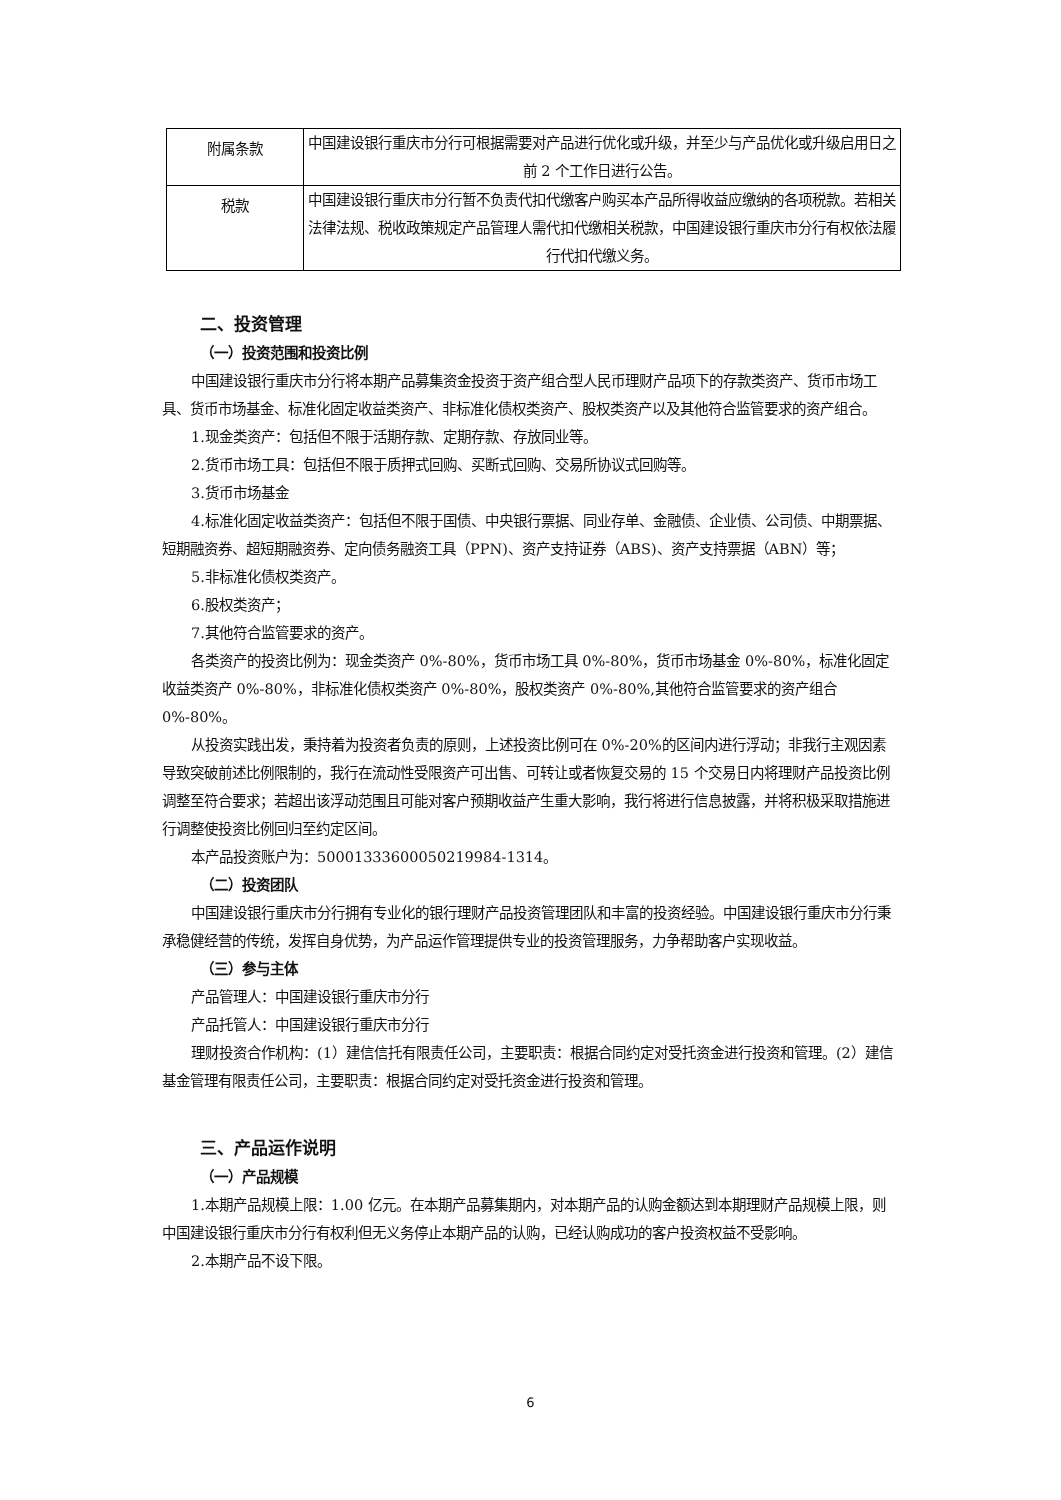| 附属条款 | 中国建设银行重庆市分行可根据需要对产品进行优化或升级，并至少与产品优化或升级启用日之前 2 个工作日进行公告。 |
| 税款 | 中国建设银行重庆市分行暂不负责代扣代缴客户购买本产品所得收益应缴纳的各项税款。若相关法律法规、税收政策规定产品管理人需代扣代缴相关税款，中国建设银行重庆市分行有权依法履行代扣代缴义务。 |
二、投资管理
（一）投资范围和投资比例
中国建设银行重庆市分行将本期产品募集资金投资于资产组合型人民币理财产品项下的存款类资产、货币市场工具、货币市场基金、标准化固定收益类资产、非标准化债权类资产、股权类资产以及其他符合监管要求的资产组合。
1.现金类资产：包括但不限于活期存款、定期存款、存放同业等。
2.货币市场工具：包括但不限于质押式回购、买断式回购、交易所协议式回购等。
3.货币市场基金
4.标准化固定收益类资产：包括但不限于国债、中央银行票据、同业存单、金融债、企业债、公司债、中期票据、短期融资券、超短期融资券、定向债务融资工具（PPN)、资产支持证券（ABS)、资产支持票据（ABN）等；
5.非标准化债权类资产。
6.股权类资产；
7.其他符合监管要求的资产。
各类资产的投资比例为：现金类资产 0%-80%，货币市场工具 0%-80%，货币市场基金 0%-80%，标准化固定收益类资产 0%-80%，非标准化债权类资产 0%-80%，股权类资产 0%-80%,其他符合监管要求的资产组合 0%-80%。
从投资实践出发，秉持着为投资者负责的原则，上述投资比例可在 0%-20%的区间内进行浮动；非我行主观因素导致突破前述比例限制的，我行在流动性受限资产可出售、可转让或者恢复交易的 15 个交易日内将理财产品投资比例调整至符合要求；若超出该浮动范围且可能对客户预期收益产生重大影响，我行将进行信息披露，并将积极采取措施进行调整使投资比例回归至约定区间。
本产品投资账户为：50001333600050219984-1314。
（二）投资团队
中国建设银行重庆市分行拥有专业化的银行理财产品投资管理团队和丰富的投资经验。中国建设银行重庆市分行秉承稳健经营的传统，发挥自身优势，为产品运作管理提供专业的投资管理服务，力争帮助客户实现收益。
（三）参与主体
产品管理人：中国建设银行重庆市分行
产品托管人：中国建设银行重庆市分行
理财投资合作机构：(1）建信信托有限责任公司，主要职责：根据合同约定对受托资金进行投资和管理。(2）建信基金管理有限责任公司，主要职责：根据合同约定对受托资金进行投资和管理。
三、产品运作说明
（一）产品规模
1.本期产品规模上限：1.00 亿元。在本期产品募集期内，对本期产品的认购金额达到本期理财产品规模上限，则中国建设银行重庆市分行有权利但无义务停止本期产品的认购，已经认购成功的客户投资权益不受影响。
2.本期产品不设下限。
6